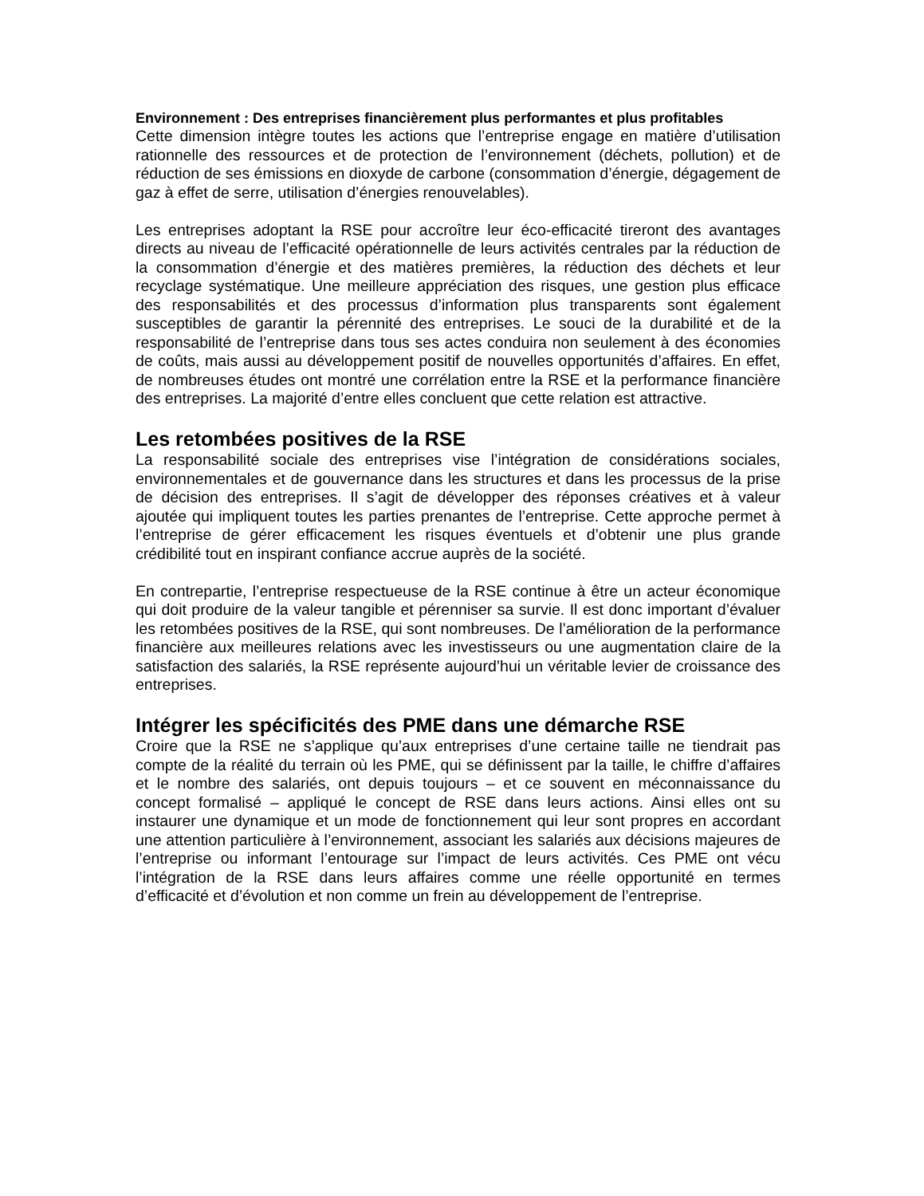Environnement : Des entreprises financièrement plus performantes et plus profitables
Cette dimension intègre toutes les actions que l’entreprise engage en matière d’utilisation rationnelle des ressources et de protection de l’environnement (déchets, pollution) et de réduction de ses émissions en dioxyde de carbone (consommation d’énergie, dégagement de gaz à effet de serre, utilisation d’énergies renouvelables).
Les entreprises adoptant la RSE pour accroître leur éco-efficacité tireront des avantages directs au niveau de l’efficacité opérationnelle de leurs activités centrales par la réduction de la consommation d’énergie et des matières premières, la réduction des déchets et leur recyclage systématique. Une meilleure appréciation des risques, une gestion plus efficace des responsabilités et des processus d’information plus transparents sont également susceptibles de garantir la pérennité des entreprises. Le souci de la durabilité et de la responsabilité de l’entreprise dans tous ses actes conduira non seulement à des économies de coûts, mais aussi au développement positif de nouvelles opportunités d’affaires. En effet, de nombreuses études ont montré une corrélation entre la RSE et la performance financière des entreprises. La majorité d’entre elles concluent que cette relation est attractive.
Les retombées positives de la RSE
La responsabilité sociale des entreprises vise l’intégration de considérations sociales, environnementales et de gouvernance dans les structures et dans les processus de la prise de décision des entreprises. Il s’agit de développer des réponses créatives et à valeur ajoutée qui impliquent toutes les parties prenantes de l’entreprise. Cette approche permet à l’entreprise de gérer efficacement les risques éventuels et d’obtenir une plus grande crédibilité tout en inspirant confiance accrue auprès de la société.
En contrepartie, l’entreprise respectueuse de la RSE continue à être un acteur économique qui doit produire de la valeur tangible et pérenniser sa survie. Il est donc important d’évaluer les retombées positives de la RSE, qui sont nombreuses. De l’amélioration de la performance financière aux meilleures relations avec les investisseurs ou une augmentation claire de la satisfaction des salariés, la RSE représente aujourd’hui un véritable levier de croissance des entreprises.
Intégrer les spécificités des PME dans une démarche RSE
Croire que la RSE ne s’applique qu’aux entreprises d’une certaine taille ne tiendrait pas compte de la réalité du terrain où les PME, qui se définissent par la taille, le chiffre d’affaires et le nombre des salariés, ont depuis toujours – et ce souvent en méconnaissance du concept formalisé – appliqué le concept de RSE dans leurs actions. Ainsi elles ont su instaurer une dynamique et un mode de fonctionnement qui leur sont propres en accordant une attention particulière à l’environnement, associant les salariés aux décisions majeures de l’entreprise ou informant l’entourage sur l’impact de leurs activités. Ces PME ont vécu l’intégration de la RSE dans leurs affaires comme une réelle opportunité en termes d’efficacité et d’évolution et non comme un frein au développement de l’entreprise.